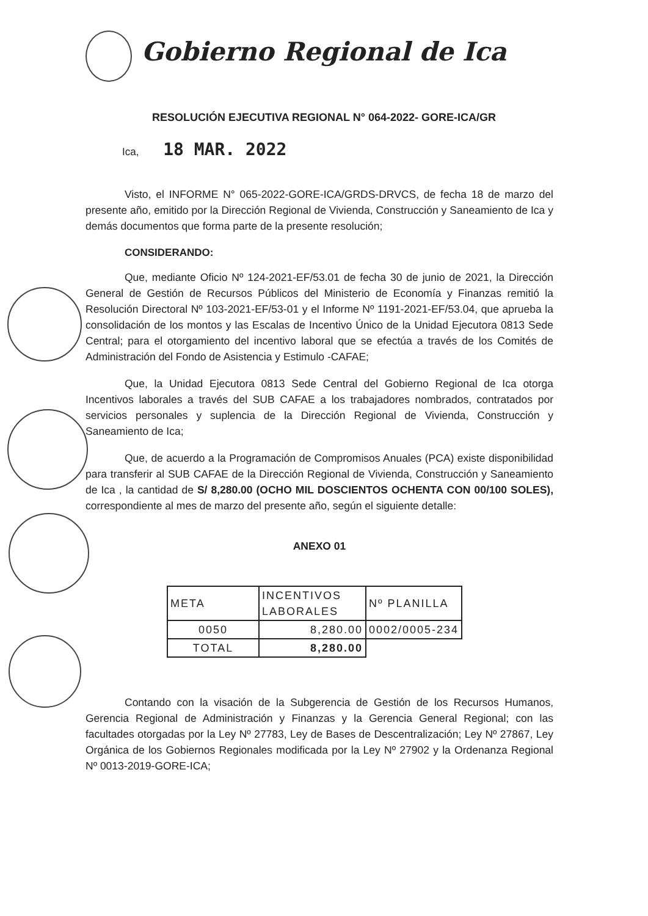Gobierno Regional de Ica
RESOLUCIÓN EJECUTIVA REGIONAL N° 064-2022- GORE-ICA/GR
Ica, 18 MAR. 2022
Visto, el INFORME N° 065-2022-GORE-ICA/GRDS-DRVCS, de fecha 18 de marzo del presente año, emitido por la Dirección Regional de Vivienda, Construcción y Saneamiento de Ica y demás documentos que forma parte de la presente resolución;
CONSIDERANDO:
Que, mediante Oficio Nº 124-2021-EF/53.01 de fecha 30 de junio de 2021, la Dirección General de Gestión de Recursos Públicos del Ministerio de Economía y Finanzas remitió la Resolución Directoral Nº 103-2021-EF/53-01 y el Informe Nº 1191-2021-EF/53.04, que aprueba la consolidación de los montos y las Escalas de Incentivo Único de la Unidad Ejecutora 0813 Sede Central; para el otorgamiento del incentivo laboral que se efectúa a través de los Comités de Administración del Fondo de Asistencia y Estimulo -CAFAE;
Que, la Unidad Ejecutora 0813 Sede Central del Gobierno Regional de Ica otorga Incentivos laborales a través del SUB CAFAE a los trabajadores nombrados, contratados por servicios personales y suplencia de la Dirección Regional de Vivienda, Construcción y Saneamiento de Ica;
Que, de acuerdo a la Programación de Compromisos Anuales (PCA) existe disponibilidad para transferir al SUB CAFAE de la Dirección Regional de Vivienda, Construcción y Saneamiento de Ica , la cantidad de S/ 8,280.00 (OCHO MIL DOSCIENTOS OCHENTA CON 00/100 SOLES), correspondiente al mes de marzo del presente año, según el siguiente detalle:
ANEXO 01
| META | INCENTIVOS LABORALES | Nº PLANILLA |
| --- | --- | --- |
| 0050 | 8,280.00 | 0002/0005-234 |
| TOTAL | 8,280.00 | |
Contando con la visación de la Subgerencia de Gestión de los Recursos Humanos, Gerencia Regional de Administración y Finanzas y la Gerencia General Regional; con las facultades otorgadas por la Ley Nº 27783, Ley de Bases de Descentralización; Ley Nº 27867, Ley Orgánica de los Gobiernos Regionales modificada por la Ley Nº 27902 y la Ordenanza Regional Nº 0013-2019-GORE-ICA;